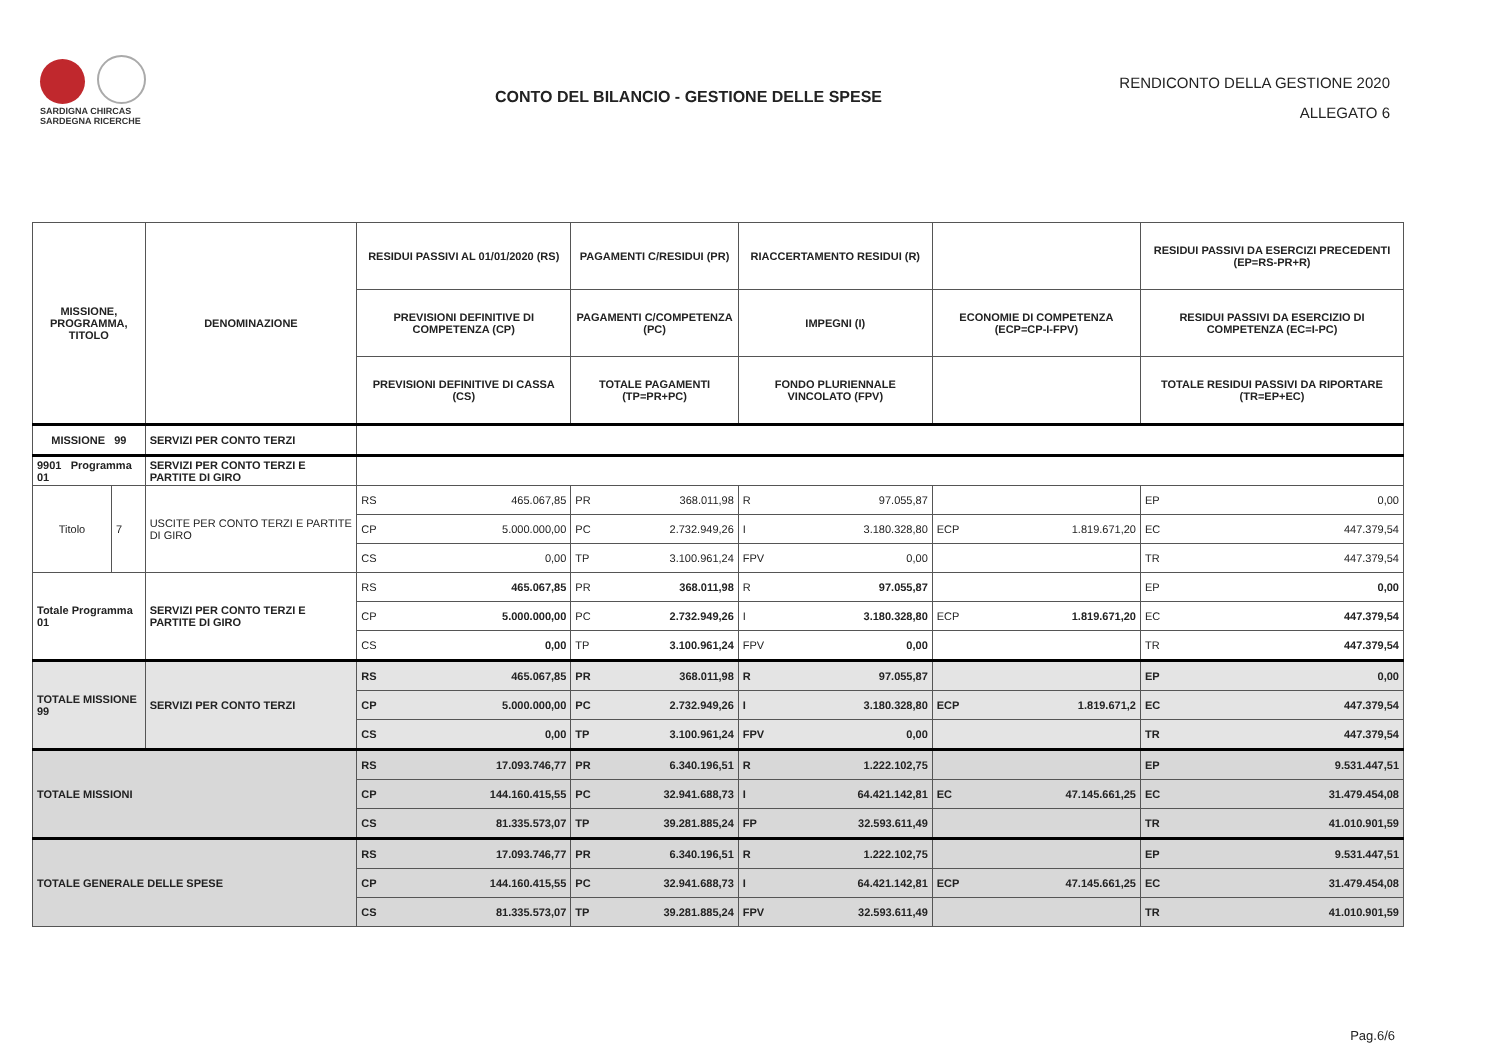SARDIGNA CHIRCAS
SARDEGNA RICERCHE
CONTO DEL BILANCIO - GESTIONE DELLE SPESE
RENDICONTO DELLA GESTIONE 2020
ALLEGATO 6
| MISSIONE, PROGRAMMA, TITOLO | | DENOMINAZIONE | RESIDUI PASSIVI AL 01/01/2020 (RS) | | PAGAMENTI C/RESIDUI (PR) | | RIACCERTAMENTO RESIDUI (R) | | | | RESIDUI PASSIVI DA ESERCIZI PRECEDENTI (EP=RS-PR+R) | |
| --- | --- | --- | --- | --- | --- | --- | --- | --- | --- | --- | --- | --- |
| | | | PREVISIONI DEFINITIVE DI COMPETENZA (CP) | | PAGAMENTI C/COMPETENZA (PC) | | IMPEGNI (I) | | ECONOMIE DI COMPETENZA (ECP=CP-I-FPV) | | RESIDUI PASSIVI DA ESERCIZIO DI COMPETENZA (EC=I-PC) | |
| | | | PREVISIONI DEFINITIVE DI CASSA (CS) | | TOTALE PAGAMENTI (TP=PR+PC) | | FONDO PLURIENNALE VINCOLATO (FPV) | | | | TOTALE RESIDUI PASSIVI DA RIPORTARE (TR=EP+EC) | |
| MISSIONE 99 | | SERVIZI PER CONTO TERZI | | | | | | | | | | |
| 9901 Programma 01 | | SERVIZI PER CONTO TERZI E PARTITE DI GIRO | | | | | | | | | | |
| Titolo | 7 | USCITE PER CONTO TERZI E PARTITE DI GIRO | RS | 465.067,85 | PR | 368.011,98 | R | 97.055,87 | | | EP | 0,00 |
| | | | CP | 5.000.000,00 | PC | 2.732.949,26 | I | 3.180.328,80 | ECP | 1.819.671,20 | EC | 447.379,54 |
| | | | CS | 0,00 | TP | 3.100.961,24 | FPV | 0,00 | | | TR | 447.379,54 |
| Totale Programma 01 | | SERVIZI PER CONTO TERZI E PARTITE DI GIRO | RS | 465.067,85 | PR | 368.011,98 | R | 97.055,87 | | | EP | 0,00 |
| | | | CP | 5.000.000,00 | PC | 2.732.949,26 | I | 3.180.328,80 | ECP | 1.819.671,20 | EC | 447.379,54 |
| | | | CS | 0,00 | TP | 3.100.961,24 | FPV | 0,00 | | | TR | 447.379,54 |
| TOTALE MISSIONE 99 | | SERVIZI PER CONTO TERZI | RS | 465.067,85 | PR | 368.011,98 | R | 97.055,87 | | | EP | 0,00 |
| | | | CP | 5.000.000,00 | PC | 2.732.949,26 | I | 3.180.328,80 | ECP | 1.819.671,2 | EC | 447.379,54 |
| | | | CS | 0,00 | TP | 3.100.961,24 | FPV | 0,00 | | | TR | 447.379,54 |
| TOTALE MISSIONI | | | RS | 17.093.746,77 | PR | 6.340.196,51 | R | 1.222.102,75 | | | EP | 9.531.447,51 |
| | | | CP | 144.160.415,55 | PC | 32.941.688,73 | I | 64.421.142,81 | EC | 47.145.661,25 | EC | 31.479.454,08 |
| | | | CS | 81.335.573,07 | TP | 39.281.885,24 | FP | 32.593.611,49 | | | TR | 41.010.901,59 |
| TOTALE GENERALE DELLE SPESE | | | RS | 17.093.746,77 | PR | 6.340.196,51 | R | 1.222.102,75 | | | EP | 9.531.447,51 |
| | | | CP | 144.160.415,55 | PC | 32.941.688,73 | I | 64.421.142,81 | ECP | 47.145.661,25 | EC | 31.479.454,08 |
| | | | CS | 81.335.573,07 | TP | 39.281.885,24 | FPV | 32.593.611,49 | | | TR | 41.010.901,59 |
Pag.6/6